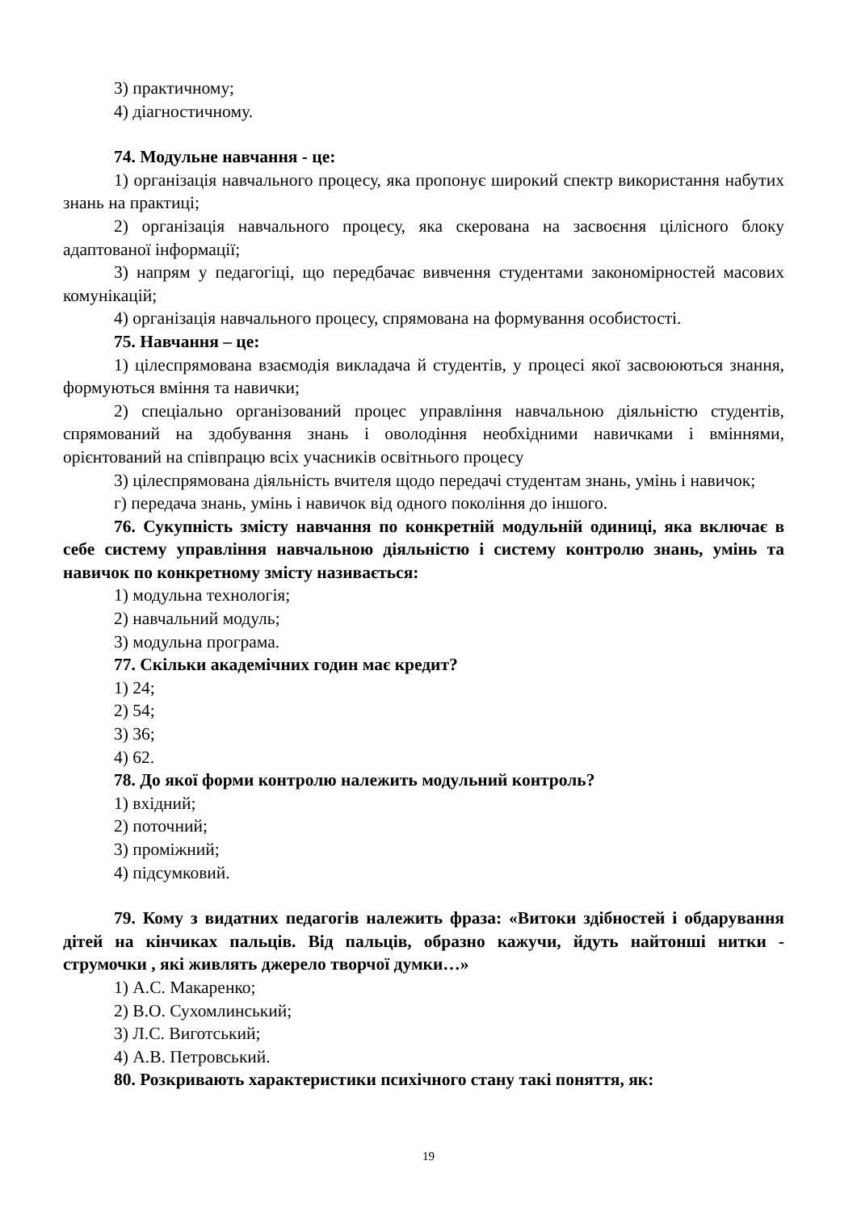3) практичному;
4) діагностичному.
74. Модульне навчання - це:
1) організація навчального процесу, яка пропонує широкий спектр використання набутих знань на практиці;
2) організація навчального процесу, яка скерована на засвоєння цілісного блоку адаптованої інформації;
3) напрям у педагогіці, що передбачає вивчення студентами закономірностей масових комунікацій;
4) організація навчального процесу, спрямована на формування особистості.
75. Навчання – це:
1) цілеспрямована взаємодія викладача й студентів, у процесі якої засвоюються знання, формуються вміння та навички;
2) спеціально організований процес управління навчальною діяльністю студентів, спрямований на здобування знань і оволодіння необхідними навичками і вміннями, орієнтований на співпрацю всіх учасників освітнього процесу
3) цілеспрямована діяльність вчителя щодо передачі студентам знань, умінь і навичок;
г) передача знань, умінь і навичок від одного покоління до іншого.
76. Сукупність змісту навчання по конкретній модульній одиниці, яка включає в себе систему управління навчальною діяльністю і систему контролю знань, умінь та навичок по конкретному змісту називається:
1) модульна технологія;
2) навчальний модуль;
3) модульна програма.
77. Скільки академічних годин має кредит?
1) 24;
2) 54;
3) 36;
4) 62.
78. До якої форми контролю належить модульний контроль?
1) вхідний;
2) поточний;
3) проміжний;
4) підсумковий.
79. Кому з видатних педагогів належить фраза: «Витоки здібностей і обдарування дітей на кінчиках пальців. Від пальців, образно кажучи, йдуть найтонші нитки - струмочки , які живлять джерело творчої думки…»
1) А.С. Макаренко;
2) В.О. Сухомлинський;
3) Л.С. Виготський;
4) А.В. Петровський.
80. Розкривають характеристики психічного стану такі поняття, як:
19